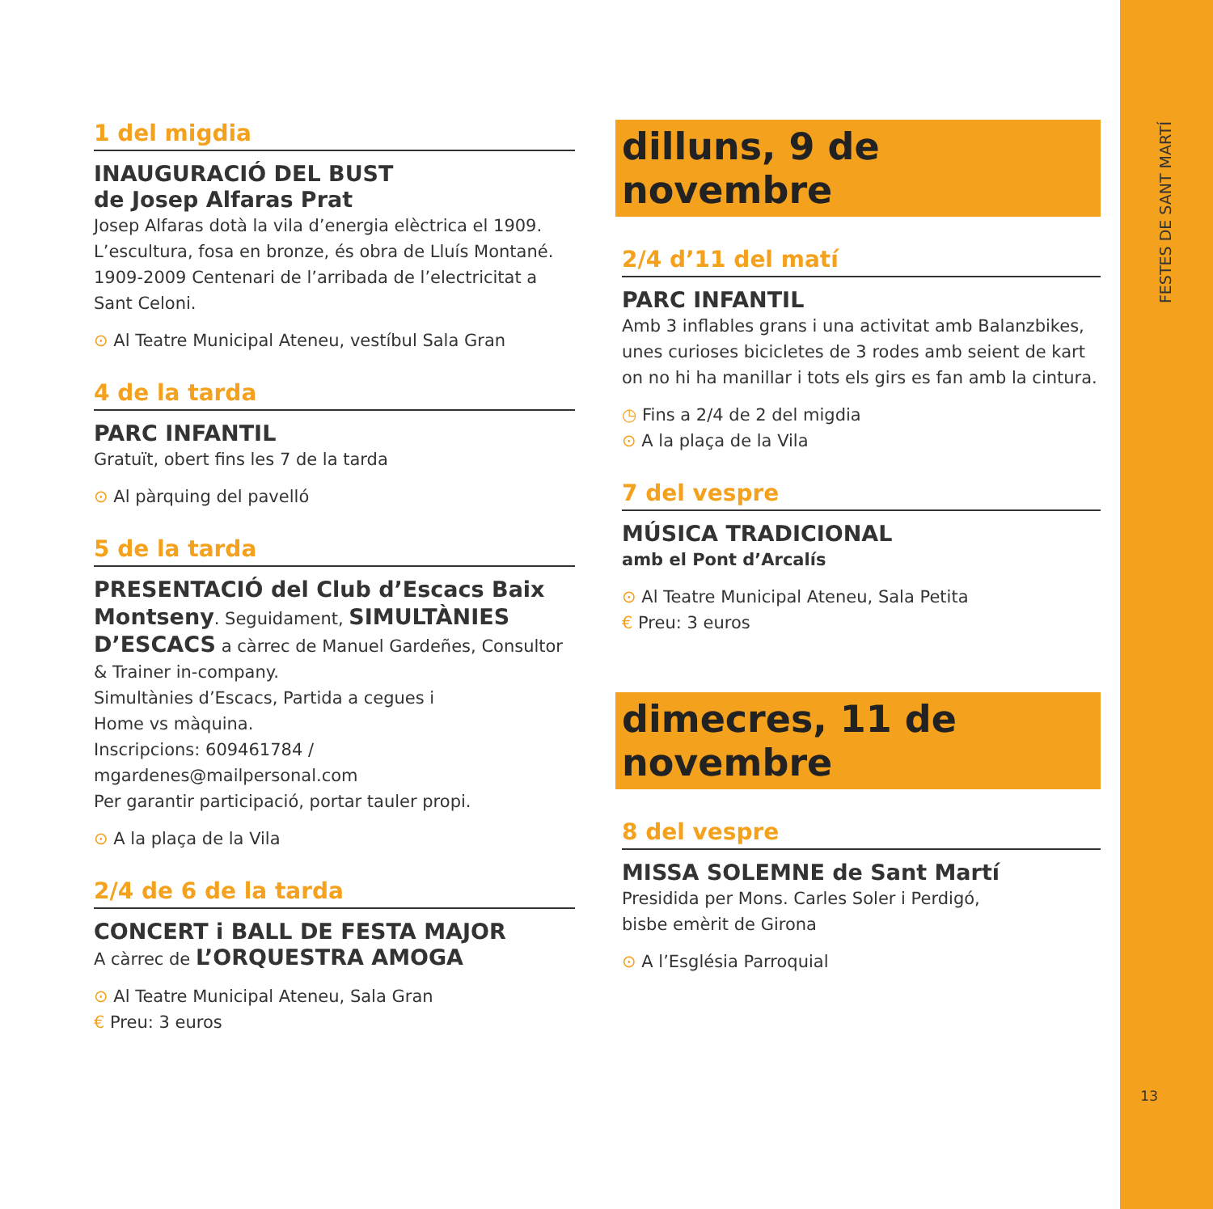FESTES DE SANT MARTÍ
13
1 del migdia
INAUGURACIÓ DEL BUST
de Josep Alfaras Prat
Josep Alfaras dotà la vila d’energia elèctrica el 1909. L’escultura, fosa en bronze, és obra de Lluís Montané. 1909-2009 Centenari de l’arribada de l’electricitat a Sant Celoni.
⊙ Al Teatre Municipal Ateneu, vestíbul Sala Gran
4 de la tarda
PARC INFANTIL
Gratuït, obert fins les 7 de la tarda
⊙ Al pàrquing del pavelló
5 de la tarda
PRESENTACIÓ del Club d’Escacs Baix Montseny. Seguidament, SIMULTÀNIES D’ESCACS a càrrec de Manuel Gardeñes, Consultor & Trainer in-company.
Simultànies d’Escacs, Partida a cegues i
Home vs màquina.
Inscripcions: 609461784 / mgardenes@mailpersonal.com
Per garantir participació, portar tauler propi.
⊙ A la plaça de la Vila
2/4 de 6 de la tarda
CONCERT i BALL DE FESTA MAJOR
A càrrec de L’ORQUESTRA AMOGA
⊙ Al Teatre Municipal Ateneu, Sala Gran
€ Preu: 3 euros
dilluns, 9 de novembre
2/4 d’11 del matí
PARC INFANTIL
Amb 3 inflables grans i una activitat amb Balanzbikes, unes curioses bicicletes de 3 rodes amb seient de kart on no hi ha manillar i tots els girs es fan amb la cintura.
◷ Fins a 2/4 de 2 del migdia
⊙ A la plaça de la Vila
7 del vespre
MÚSICA TRADICIONAL
amb el Pont d’Arcalís
⊙ Al Teatre Municipal Ateneu, Sala Petita
€ Preu: 3 euros
dimecres, 11 de novembre
8 del vespre
MISSA SOLEMNE de Sant Martí
Presidida per Mons. Carles Soler i Perdigó,
bisbe emèrit de Girona
⊙ A l’Església Parroquial